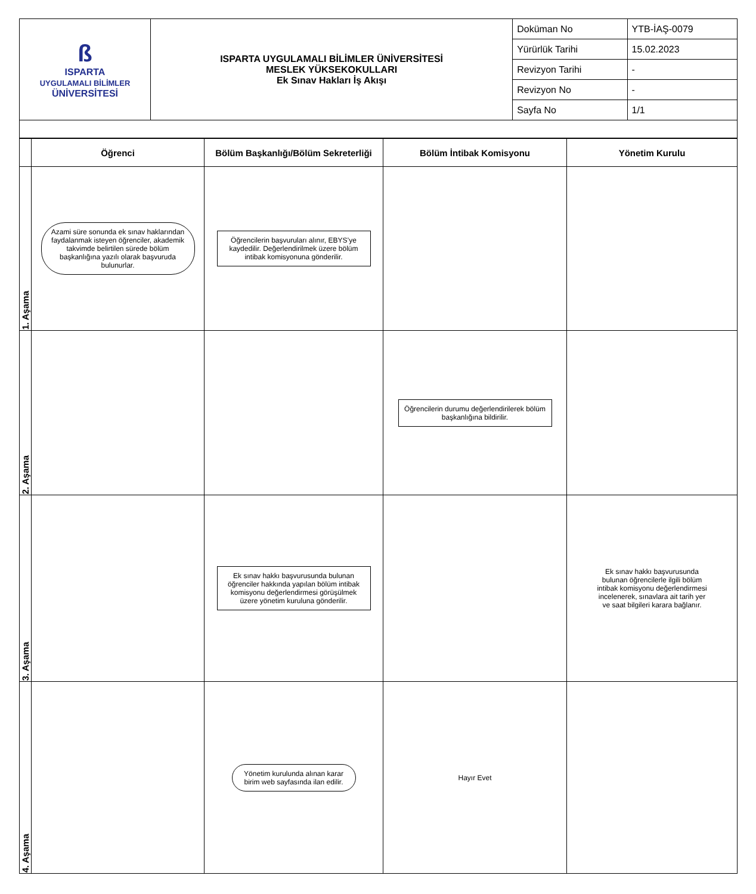| ß ISPARTA UYGULAMALI BİLİMLER ÜNİVERSİTESİ | ISPARTA UYGULAMALI BİLİMLER ÜNİVERSİTESİ MESLEK YÜKSEKOKULLARI Ek Sınav Hakları İş Akışı | Doküman No | YTB-İAŞ-0079 |
| | | Yürürlük Tarihi | 15.02.2023 |
| | | Revizyon Tarihi | - |
| | | Revizyon No | - |
| | | Sayfa No | 1/1 |
| | Öğrenci | Bölüm Başkanlığı/Bölüm Sekreterliği | Bölüm İntibak Komisyonu | Yönetim Kurulu |
| --- | --- | --- | --- | --- |
| 1. Aşama | Azami süre sonunda ek sınav haklarından faydalanmak isteyen öğrenciler, akademik takvimde belirtilen sürede bölüm başkanlığına yazılı olarak başvuruda bulunurlar. | Öğrencilerin başvuruları alınır, EBYS’ye kaydedilir. Değerlendirilmek üzere bölüm intibak komisyonuna gönderilir. | | |
| 2. Aşama | | | Öğrencilerin durumu değerlendirilerek bölüm başkanlığına bildirilir. | |
| 3. Aşama | | Ek sınav hakkı başvurusunda bulunan öğrenciler hakkında yapılan bölüm intibak komisyonu değerlendirmesi görüşülmek üzere yönetim kuruluna gönderilir. | | Ek sınav hakkı başvurusunda bulunan öğrencilerle ilgili bölüm intibak komisyonu değerlendirmesi incelenerek, sınavlara ait tarih yer ve saat bilgileri karara bağlanır. |
| 4. Aşama | | Yönetim kurulunda alınan karar birim web sayfasında ilan edilir. | Hayır Evet | |